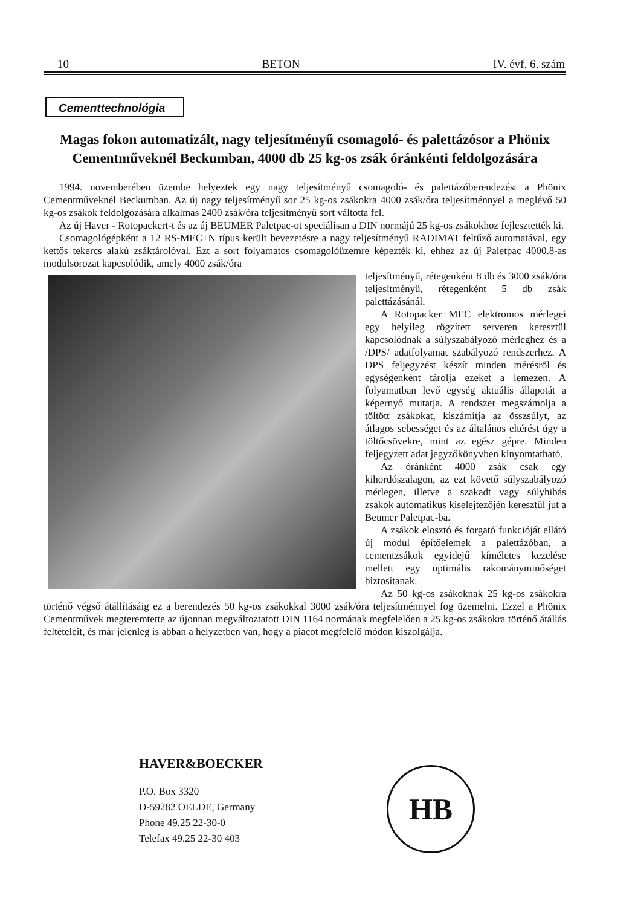10 BETON IV. évf. 6. szám
Cementtechnológia
Magas fokon automatizált, nagy teljesítményű csomagoló- és palettázósor a Phönix Cementműveknél Beckumban, 4000 db 25 kg-os zsák óránkénti feldolgozására
1994. novemberében üzembe helyeztek egy nagy teljesítményű csomagoló- és palettázóberendezést a Phönix Cementműveknél Beckumban. Az új nagy teljesítményű sor 25 kg-os zsákokra 4000 zsák/óra teljesítménnyel a meglévő 50 kg-os zsákok feldolgozására alkalmas 2400 zsák/óra teljesítményű sort váltotta fel.
Az új Haver - Rotopackert-t és az új BEUMER Paletpac-ot speciálisan a DIN normájú 25 kg-os zsákokhoz fejlesztették ki.
Csomagológépként a 12 RS-MEC+N típus került bevezetésre a nagy teljesítményű RADIMAT feltűző automatával, egy kettős tekercs alakú zsáktárolóval. Ezt a sort folyamatos csomagolóüzemre képezték ki, ehhez az új Paletpac 4000.8-as modulsorozat kapcsolódik, amely 4000 zsák/óra
teljesítményű, rétegenként 8 db és 3000 zsák/óra teljesítményű, rétegenként 5 db zsák palettázásánál.
A Rotopacker MEC elektromos mérlegei egy helyileg rögzített serveren keresztül kapcsolódnak a súlyszabályozó mérleghez és a /DPS/ adatfolyamat szabályozó rendszerhez. A DPS feljegyzést készít minden mérésről és egységenként tárolja ezeket a lemezen. A folyamatban levő egység aktuális állapotát a képernyő mutatja. A rendszer megszámolja a töltött zsákokat, kiszámítja az összsúlyt, az átlagos sebességet és az általános eltérést úgy a töltőcsövekre, mint az egész gépre. Minden feljegyzett adat jegyzőkönyvben kinyomtatható.
Az óránként 4000 zsák csak egy kihordószalagon, az ezt követő súlyszabályozó mérlegen, illetve a szakadt vagy súlyhibás zsákok automatikus kiselejtezőjén keresztül jut a Beumer Paletpac-ba.
A zsákok elosztó és forgató funkcióját ellátó új modul építőelemek a palettázóban, a cementzsákok egyidejű kíméletes kezelése mellett egy optimális rakományminőséget biztosítanak.
Az 50 kg-os zsákoknak 25 kg-os zsákokra történő végső átállításáig ez a berendezés 50 kg-os zsákokkal 3000 zsák/óra teljesítménnyel fog üzemelni. Ezzel a Phönix Cementművek megteremtette az újonnan megváltoztatott DIN 1164 normának megfelelően a 25 kg-os zsákokra történő átállás feltételeit, és már jelenleg is abban a helyzetben van, hogy a piacot megfelelő módon kiszolgálja.
HAVER&BOECKER
P.O. Box 3320
D-59282 OELDE, Germany
Phone 49.25 22-30-0
Telefax 49.25 22-30 403
HB